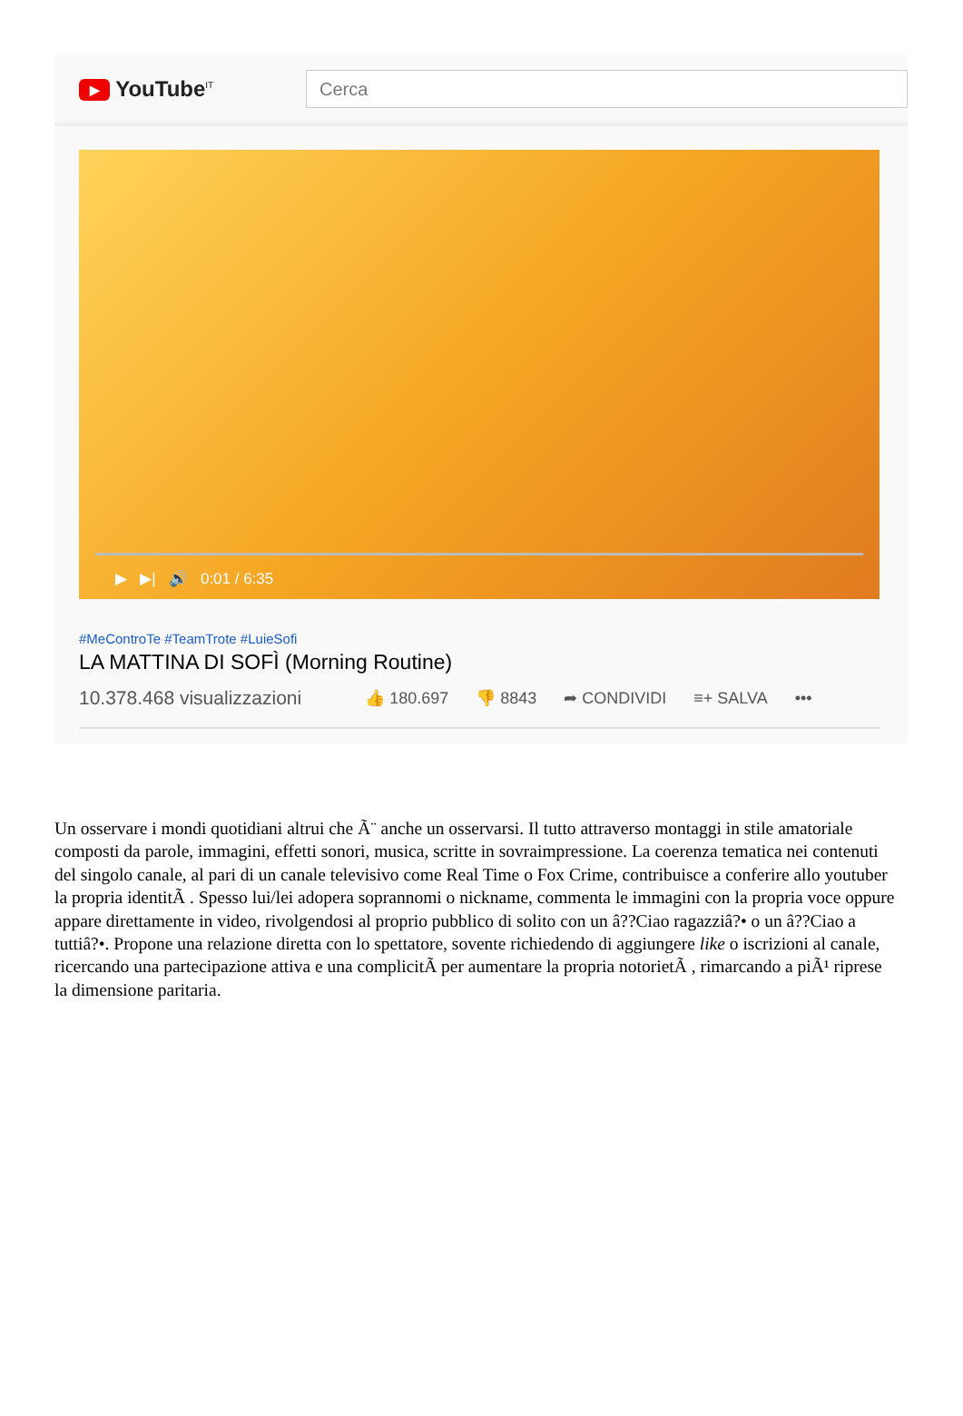▶ YouTube<sup>IT</sup>
Cerca
▶ ▶| 🔊 0:01 / 6:35
#MeControTe #TeamTrote #LuieSofi
LA MATTINA DI SOFÌ (Morning Routine)
10.378.468 visualizzazioni 👍 180.697 👎 8843 ➦ CONDIVIDI ≡+ SALVA •••
Un osservare i mondi quotidiani altrui che Ã¨ anche un osservarsi. Il tutto attraverso montaggi in stile amatoriale composti da parole, immagini, effetti sonori, musica, scritte in sovraimpressione. La coerenza tematica nei contenuti del singolo canale, al pari di un canale televisivo come Real Time o Fox Crime, contribuisce a conferire allo youtuber la propria identitÃ . Spesso lui/lei adopera soprannomi o nickname, commenta le immagini con la propria voce oppure appare direttamente in video, rivolgendosi al proprio pubblico di solito con un â??Ciao ragazziâ?• o un â??Ciao a tuttiâ?•. Propone una relazione diretta con lo spettatore, sovente richiedendo di aggiungere like o iscrizioni al canale, ricercando una partecipazione attiva e una complicitÃ per aumentare la propria notorietÃ , rimarcando a piÃ¹ riprese la dimensione paritaria.